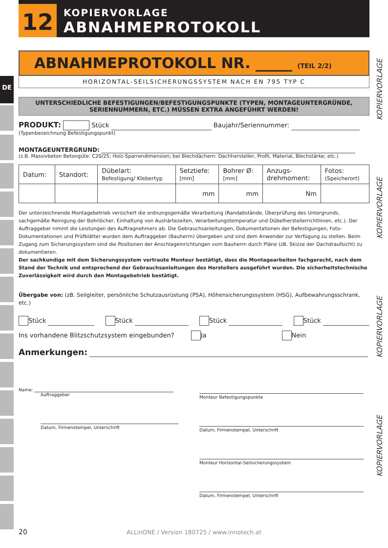12
KOPIERVORLAGE
ABNAHMEPROTOKOLL
DE
KOPIERVORLAGE
KOPIERVORLAGE
KOPIERVORLAGE
KOPIERVORLAGE
ABNAHMEPROTOKOLL NR. _____ (TEIL 2/2)
HORIZONTAL-SEILSICHERUNGSSYSTEM NACH EN 795 TYP C
UNTERSCHIEDLICHE BEFESTIGUNGEN/BEFESTIGUNGSPUNKTE (TYPEN, MONTAGEUNTERGRÜNDE, SERIENNUMMERN, ETC.) MÜSSEN EXTRA ANGEFÜHRT WERDEN!
PRODUKT: Stück Baujahr/Seriennummer:
(Typenbezeichnung Befestigungspunkt)
MONTAGEUNTERGRUND:
(z.B. Massivbeton Betongüte: C20/25; Holz-Sparrendimension; bei Blechdächern: Dachhersteller, Profil, Material, Blechstärke; etc.)
| Datum: | Standort: | Dübelart: Befestigung/ Klebertyp | Setztiefe: [mm] | Bohrer Ø: [mm] | Anzugs- drehmoment: | Fotos: (Speicherort) |
| | | | mm | mm | Nm | |
Der unterzeichnende Montagebetrieb versichert die ordnungsgemäße Verarbeitung (Randabstände, Überprüfung des Untergrunds, sachgemäße Reinigung der Bohrlöcher, Einhaltung von Aushärtezeiten, Verarbeitungstemperatur und Dübelherstellerrichtlinien, etc.). Der Auftraggeber nimmt die Leistungen des Auftragnehmers ab. Die Gebrauchsanleitungen, Dokumentationen der Befestigungen, Foto-Dokumentationen und Prüfblätter wurden dem Auftraggeber (Bauherrn) übergeben und sind dem Anwender zur Verfügung zu stellen. Beim Zugang zum Sicherungssystem sind die Positionen der Anschlageinrichtungen vom Bauherrn durch Pläne (zB. Skizze der Dachdraufsicht) zu dokumentieren.
Der sachkundige mit dem Sicherungssystem vertraute Monteur bestätigt, dass die Montagearbeiten fachgerecht, nach dem Stand der Technik und entsprechend der Gebrauchsanleitungen des Herstellers ausgeführt wurden. Die sicherheitstechnische Zuverlässigkeit wird durch den Montagebetrieb bestätigt.
Übergabe von: (zB. Seilgleiter, persönliche Schutzausrüstung (PSA), Höhensicherungssystem (HSG), Aufbewahrungsschrank, etc.)
Stück Stück Stück Stück
Ins vorhandene Blitzschutzsystem eingebunden? Ja Nein
Anmerkungen:
Name:
Auftraggeber
Datum, Firmenstempel, Unterschrift
Monteur Befestigungspunkte
Datum, Firmenstempel, Unterschrift
Monteur Horizontal-Seilsicherungssystem
Datum, Firmenstempel, Unterschrift
20
ALLinONE / Version 180725 / www.innotech.at